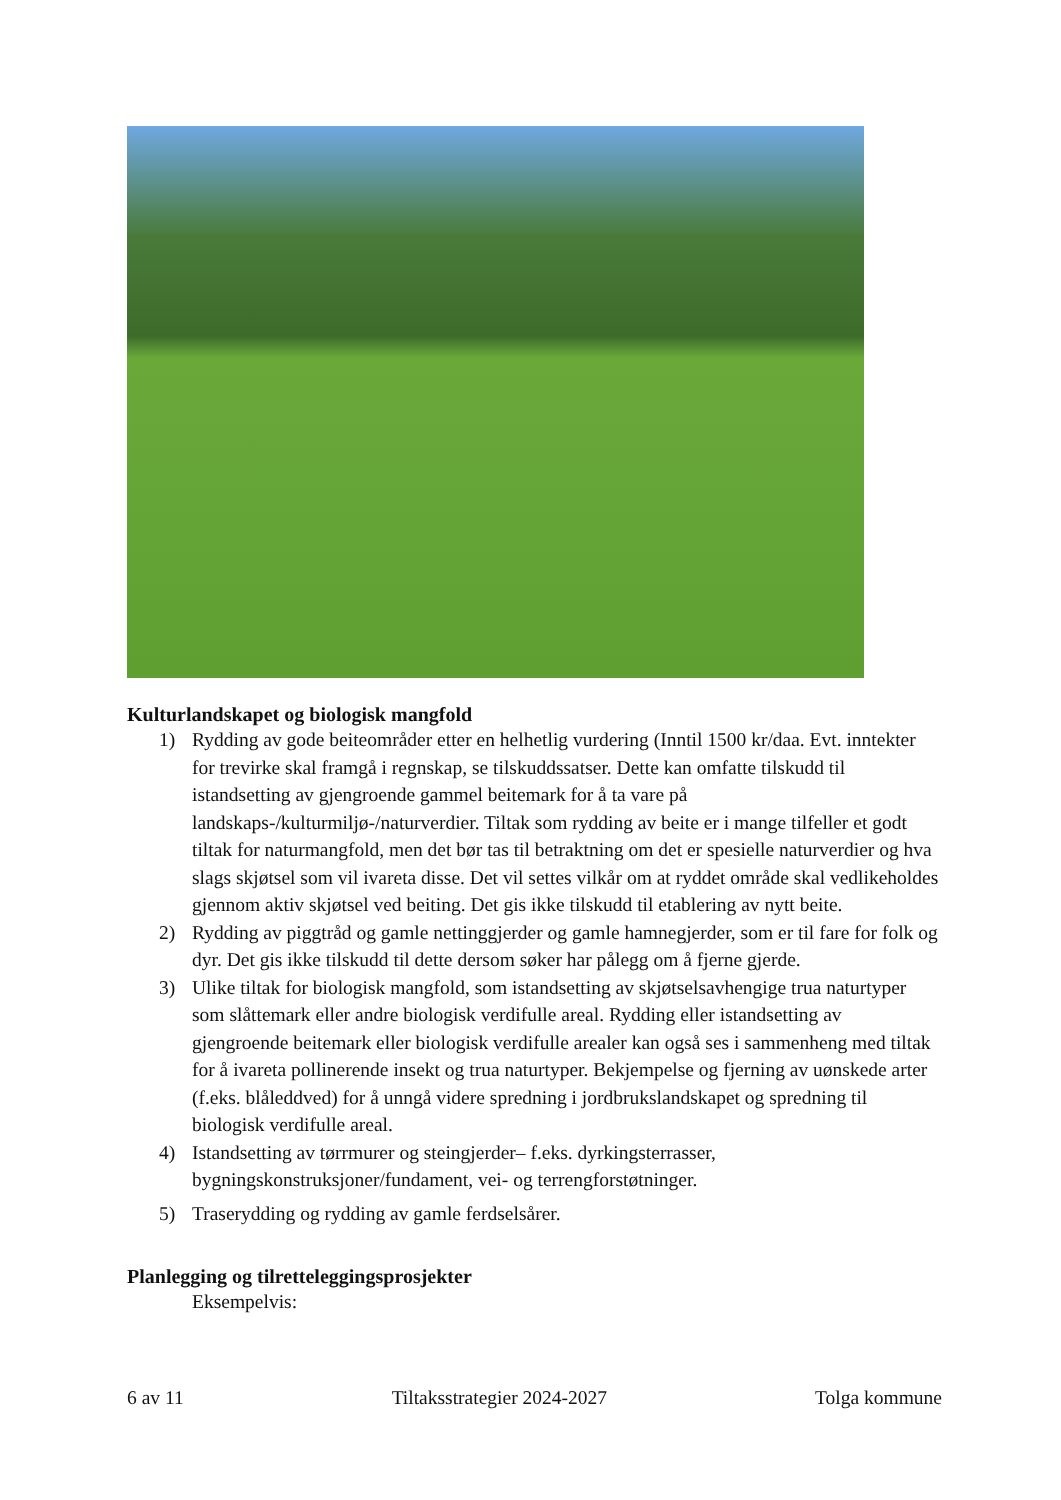Kulturlandskapet og biologisk mangfold
1) Rydding av gode beiteområder etter en helhetlig vurdering (Inntil 1500 kr/daa. Evt. inntekter for trevirke skal framgå i regnskap, se tilskuddssatser. Dette kan omfatte tilskudd til istandsetting av gjengroende gammel beitemark for å ta vare på landskaps-/kulturmiljø-/naturverdier. Tiltak som rydding av beite er i mange tilfeller et godt tiltak for naturmangfold, men det bør tas til betraktning om det er spesielle naturverdier og hva slags skjøtsel som vil ivareta disse. Det vil settes vilkår om at ryddet område skal vedlikeholdes gjennom aktiv skjøtsel ved beiting. Det gis ikke tilskudd til etablering av nytt beite.
2) Rydding av piggtråd og gamle nettinggjerder og gamle hamnegjerder, som er til fare for folk og dyr. Det gis ikke tilskudd til dette dersom søker har pålegg om å fjerne gjerde.
3) Ulike tiltak for biologisk mangfold, som istandsetting av skjøtselsavhengige trua naturtyper som slåttemark eller andre biologisk verdifulle areal. Rydding eller istandsetting av gjengroende beitemark eller biologisk verdifulle arealer kan også ses i sammenheng med tiltak for å ivareta pollinerende insekt og trua naturtyper. Bekjempelse og fjerning av uønskede arter (f.eks. blåleddved) for å unngå videre spredning i jordbrukslandskapet og spredning til biologisk verdifulle areal.
4) Istandsetting av tørrmurer og steingjerder– f.eks. dyrkingsterrasser, bygningskonstruksjoner/fundament, vei- og terrengforstøtninger.
5) Traserydding og rydding av gamle ferdselsårer.
Planlegging og tilretteleggingsprosjekter
Eksempelvis:
6 av 11 Tiltaksstrategier 2024-2027 Tolga kommune